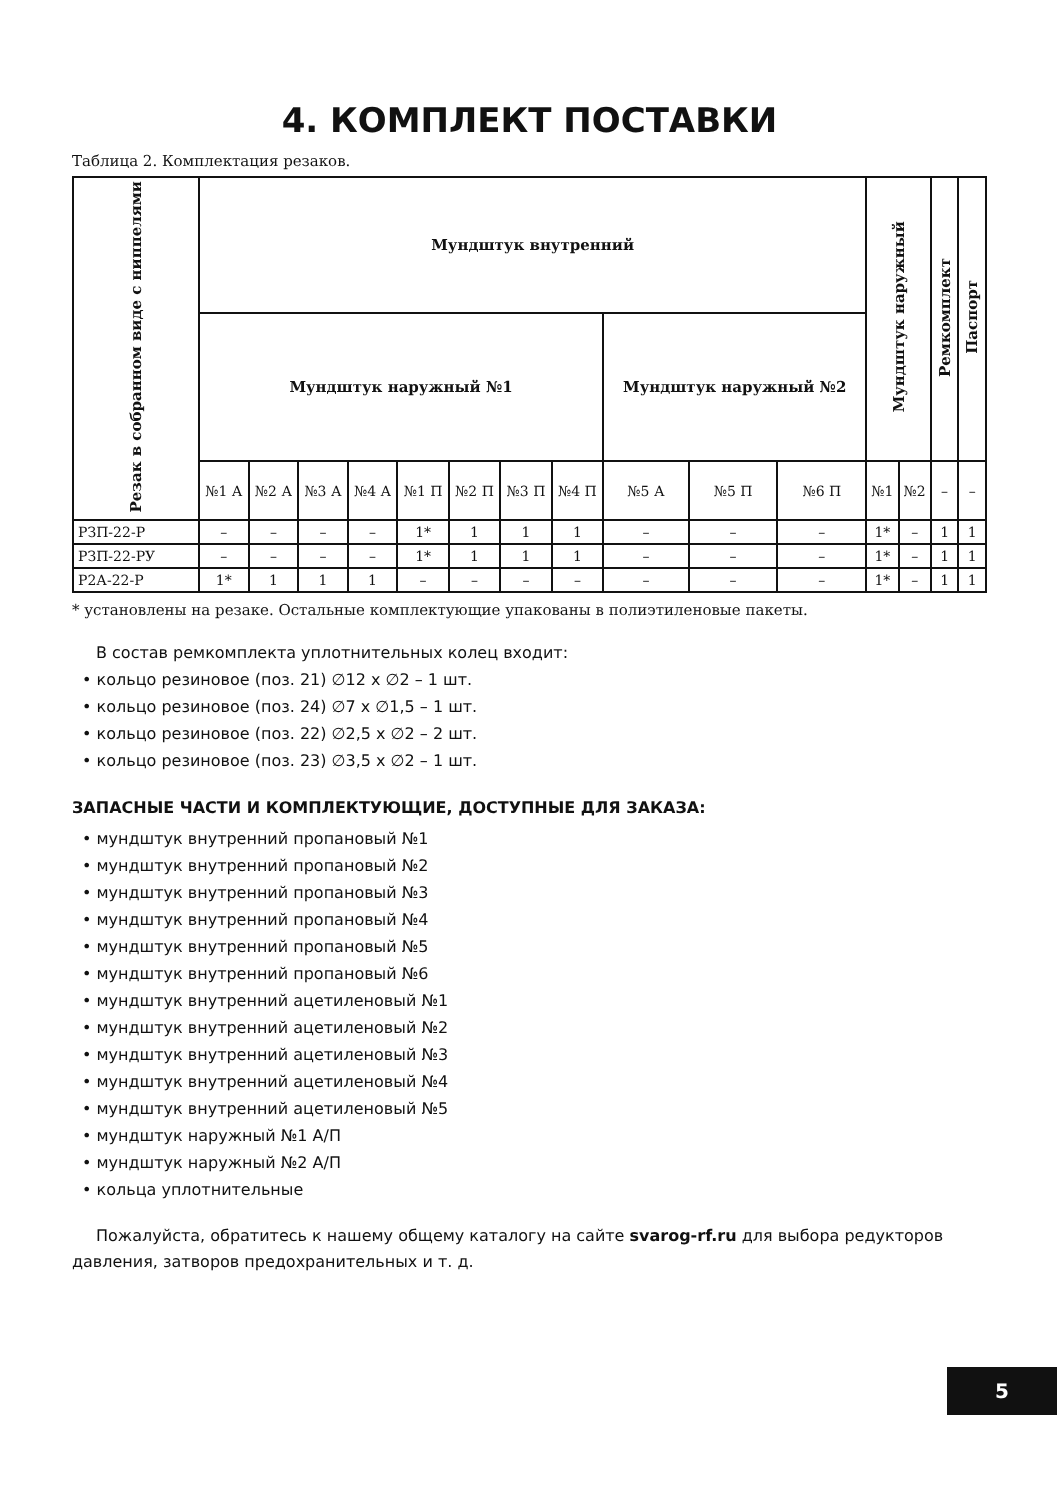4. КОМПЛЕКТ ПОСТАВКИ
Таблица 2. Комплектация резаков.
| Резак в собранном виде с ниппелями | Мундштук внутренний | | | | | | | | | | | Мундштук наружный | | Ремкомплект | Паспорт |
| --- | --- | --- | --- | --- | --- | --- | --- | --- | --- | --- | --- | --- | --- | --- | --- |
| | Мундштук наружный №1 | | | | | | | | Мундштук наружный №2 | | | | | | |
| | №1 А | №2 А | №3 А | №4 А | №1 П | №2 П | №3 П | №4 П | №5 А | №5 П | №6 П | №1 | №2 | – | – |
| РЗП-22-Р | – | – | – | – | 1* | 1 | 1 | 1 | – | – | – | 1* | – | 1 | 1 |
| РЗП-22-РУ | – | – | – | – | 1* | 1 | 1 | 1 | – | – | – | 1* | – | 1 | 1 |
| Р2А-22-Р | 1* | 1 | 1 | 1 | – | – | – | – | – | – | – | 1* | – | 1 | 1 |
* установлены на резаке. Остальные комплектующие упакованы в полиэтиленовые пакеты.
В состав ремкомплекта уплотнительных колец входит:
• кольцо резиновое (поз. 21) ∅12 x ∅2 – 1 шт.
• кольцо резиновое (поз. 24) ∅7 x ∅1,5 – 1 шт.
• кольцо резиновое (поз. 22) ∅2,5 x ∅2 – 2 шт.
• кольцо резиновое (поз. 23) ∅3,5 x ∅2 – 1 шт.
ЗАПАСНЫЕ ЧАСТИ И КОМПЛЕКТУЮЩИЕ, ДОСТУПНЫЕ ДЛЯ ЗАКАЗА:
• мундштук внутренний пропановый №1
• мундштук внутренний пропановый №2
• мундштук внутренний пропановый №3
• мундштук внутренний пропановый №4
• мундштук внутренний пропановый №5
• мундштук внутренний пропановый №6
• мундштук внутренний ацетиленовый №1
• мундштук внутренний ацетиленовый №2
• мундштук внутренний ацетиленовый №3
• мундштук внутренний ацетиленовый №4
• мундштук внутренний ацетиленовый №5
• мундштук наружный №1 А/П
• мундштук наружный №2 А/П
• кольца уплотнительные
Пожалуйста, обратитесь к нашему общему каталогу на сайте svarog-rf.ru для выбора редукторов давления, затворов предохранительных и т. д.
5